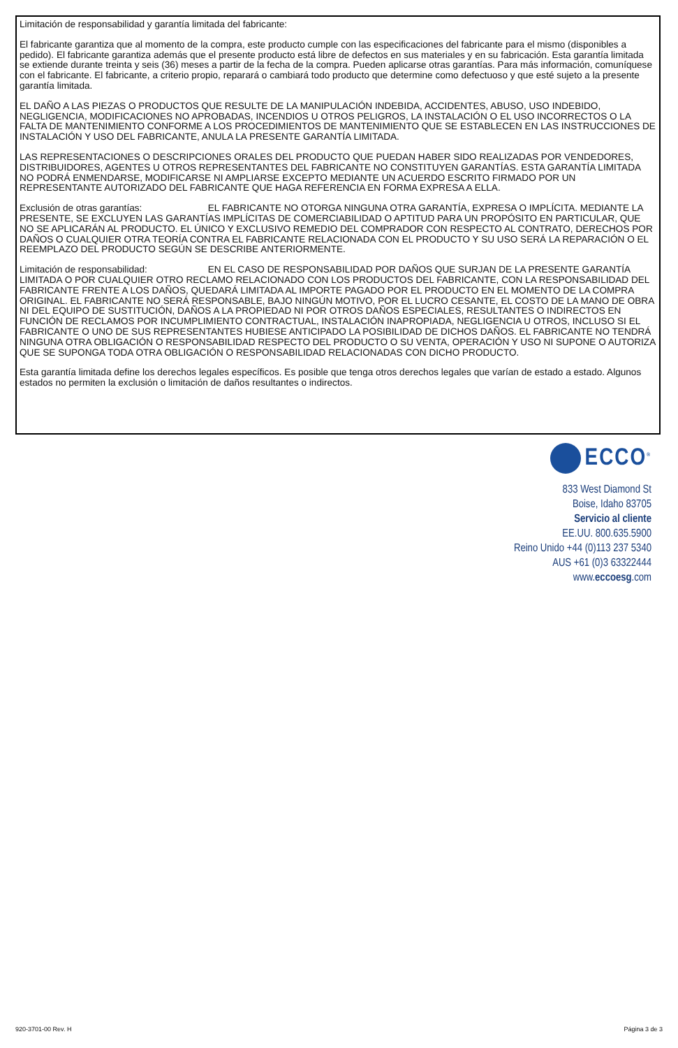Limitación de responsabilidad y garantía limitada del fabricante:
El fabricante garantiza que al momento de la compra, este producto cumple con las especificaciones del fabricante para el mismo (disponibles a pedido). El fabricante garantiza además que el presente producto está libre de defectos en sus materiales y en su fabricación. Esta garantía limitada se extiende durante treinta y seis (36) meses a partir de la fecha de la compra. Pueden aplicarse otras garantías. Para más información, comuníquese con el fabricante. El fabricante, a criterio propio, reparará o cambiará todo producto que determine como defectuoso y que esté sujeto a la presente garantía limitada.
EL DAÑO A LAS PIEZAS O PRODUCTOS QUE RESULTE DE LA MANIPULACIÓN INDEBIDA, ACCIDENTES, ABUSO, USO INDEBIDO, NEGLIGENCIA, MODIFICACIONES NO APROBADAS, INCENDIOS U OTROS PELIGROS, LA INSTALACIÓN O EL USO INCORRECTOS O LA FALTA DE MANTENIMIENTO CONFORME A LOS PROCEDIMIENTOS DE MANTENIMIENTO QUE SE ESTABLECEN EN LAS INSTRUCCIONES DE INSTALACIÓN Y USO DEL FABRICANTE, ANULA LA PRESENTE GARANTÍA LIMITADA.
LAS REPRESENTACIONES O DESCRIPCIONES ORALES DEL PRODUCTO QUE PUEDAN HABER SIDO REALIZADAS POR VENDEDORES, DISTRIBUIDORES, AGENTES U OTROS REPRESENTANTES DEL FABRICANTE NO CONSTITUYEN GARANTÍAS. ESTA GARANTÍA LIMITADA NO PODRÁ ENMENDARSE, MODIFICARSE NI AMPLIARSE EXCEPTO MEDIANTE UN ACUERDO ESCRITO FIRMADO POR UN REPRESENTANTE AUTORIZADO DEL FABRICANTE QUE HAGA REFERENCIA EN FORMA EXPRESA A ELLA.
Exclusión de otras garantías: EL FABRICANTE NO OTORGA NINGUNA OTRA GARANTÍA, EXPRESA O IMPLÍCITA. MEDIANTE LA PRESENTE, SE EXCLUYEN LAS GARANTÍAS IMPLÍCITAS DE COMERCIABILIDAD O APTITUD PARA UN PROPÓSITO EN PARTICULAR, QUE NO SE APLICARÁN AL PRODUCTO. EL ÚNICO Y EXCLUSIVO REMEDIO DEL COMPRADOR CON RESPECTO AL CONTRATO, DERECHOS POR DAÑOS O CUALQUIER OTRA TEORÍA CONTRA EL FABRICANTE RELACIONADA CON EL PRODUCTO Y SU USO SERÁ LA REPARACIÓN O EL REEMPLAZO DEL PRODUCTO SEGÚN SE DESCRIBE ANTERIORMENTE.
Limitación de responsabilidad: EN EL CASO DE RESPONSABILIDAD POR DAÑOS QUE SURJAN DE LA PRESENTE GARANTÍA LIMITADA O POR CUALQUIER OTRO RECLAMO RELACIONADO CON LOS PRODUCTOS DEL FABRICANTE, CON LA RESPONSABILIDAD DEL FABRICANTE FRENTE A LOS DAÑOS, QUEDARÁ LIMITADA AL IMPORTE PAGADO POR EL PRODUCTO EN EL MOMENTO DE LA COMPRA ORIGINAL. EL FABRICANTE NO SERÁ RESPONSABLE, BAJO NINGÚN MOTIVO, POR EL LUCRO CESANTE, EL COSTO DE LA MANO DE OBRA NI DEL EQUIPO DE SUSTITUCIÓN, DAÑOS A LA PROPIEDAD NI POR OTROS DAÑOS ESPECIALES, RESULTANTES O INDIRECTOS EN FUNCIÓN DE RECLAMOS POR INCUMPLIMIENTO CONTRACTUAL, INSTALACIÓN INAPROPIADA, NEGLIGENCIA U OTROS, INCLUSO SI EL FABRICANTE O UNO DE SUS REPRESENTANTES HUBIESE ANTICIPADO LA POSIBILIDAD DE DICHOS DAÑOS. EL FABRICANTE NO TENDRÁ NINGUNA OTRA OBLIGACIÓN O RESPONSABILIDAD RESPECTO DEL PRODUCTO O SU VENTA, OPERACIÓN Y USO NI SUPONE O AUTORIZA QUE SE SUPONGA TODA OTRA OBLIGACIÓN O RESPONSABILIDAD RELACIONADAS CON DICHO PRODUCTO.
Esta garantía limitada define los derechos legales específicos. Es posible que tenga otros derechos legales que varían de estado a estado. Algunos estados no permiten la exclusión o limitación de daños resultantes o indirectos.
ECCO<sup>®</sup>
833 West Diamond St
Boise, Idaho 83705
Servicio al cliente
EE.UU. 800.635.5900
Reino Unido +44 (0)113 237 5340
AUS +61 (0)3 63322444
www.eccoesg.com
920-3701-00 Rev. H Página 3 de 3